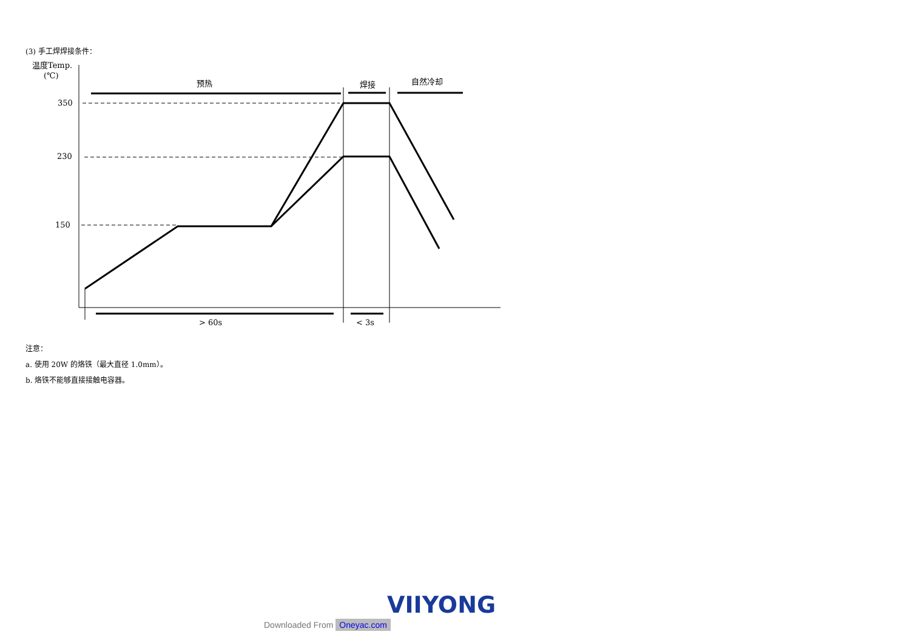(3) 手工焊焊接条件：
温度Temp.
(℃)
350
230
150
预热
焊接
自然冷却
> 60s
< 3s
注意：
a. 使用 20W 的烙铁（最大直径 1.0mm）。
b. 烙铁不能够直接接触电容器。
VIIYONG
Downloaded From Oneyac.com